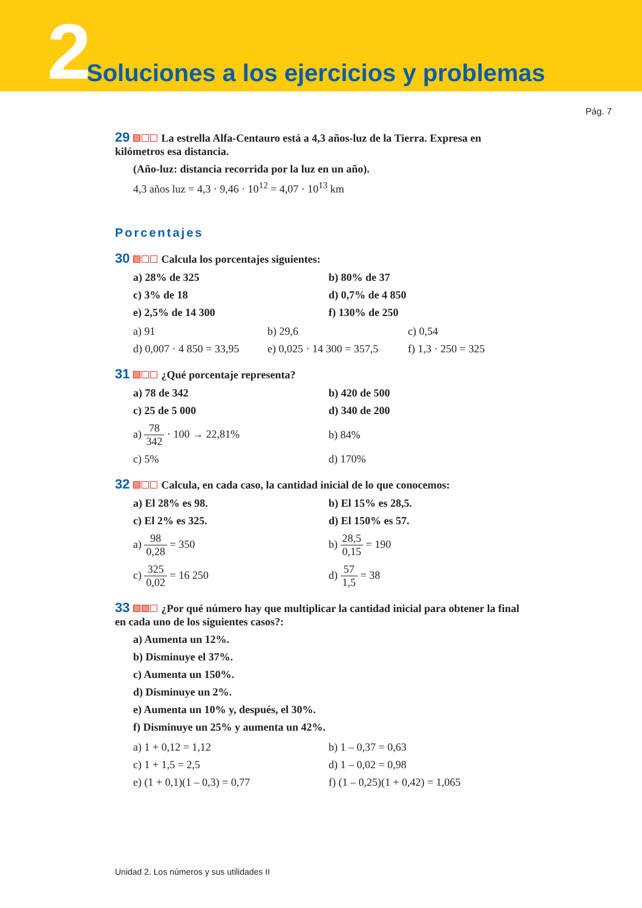2
Soluciones a los ejercicios y problemas
Pág. 7
29 La estrella Alfa-Centauro está a 4,3 años-luz de la Tierra. Expresa en kilómetros esa distancia.
(Año-luz: distancia recorrida por la luz en un año).
4,3 años luz = 4,3 · 9,46 · 10<sup>12</sup> = 4,07 · 10<sup>13</sup> km
Porcentajes
30 Calcula los porcentajes siguientes:
a) 28% de 325
b) 80% de 37
c) 3% de 18
d) 0,7% de 4 850
e) 2,5% de 14 300
f) 130% de 250
a) 91
b) 29,6
c) 0,54
d) 0,007 · 4 850 = 33,95
e) 0,025 · 14 300 = 357,5
f) 1,3 · 250 = 325
31 ¿Qué porcentaje representa?
a) 78 de 342
b) 420 de 500
c) 25 de 5 000
d) 340 de 200
a) 78 342 · 100 → 22,81%
b) 84%
c) 5%
d) 170%
32 Calcula, en cada caso, la cantidad inicial de lo que conocemos:
a) El 28% es 98.
b) El 15% es 28,5.
c) El 2% es 325.
d) El 150% es 57.
a) 98 0,28 = 350
b) 28,5 0,15 = 190
c) 325 0,02 = 16 250
d) 57 1,5 = 38
33 ¿Por qué número hay que multiplicar la cantidad inicial para obtener la final en cada uno de los siguientes casos?:
a) Aumenta un 12%.
b) Disminuye el 37%.
c) Aumenta un 150%.
d) Disminuye un 2%.
e) Aumenta un 10% y, después, el 30%.
f) Disminuye un 25% y aumenta un 42%.
a) 1 + 0,12 = 1,12
b) 1 – 0,37 = 0,63
c) 1 + 1,5 = 2,5
d) 1 – 0,02 = 0,98
e) (1 + 0,1)(1 – 0,3) = 0,77
f) (1 – 0,25)(1 + 0,42) = 1,065
Unidad 2. Los números y sus utilidades II